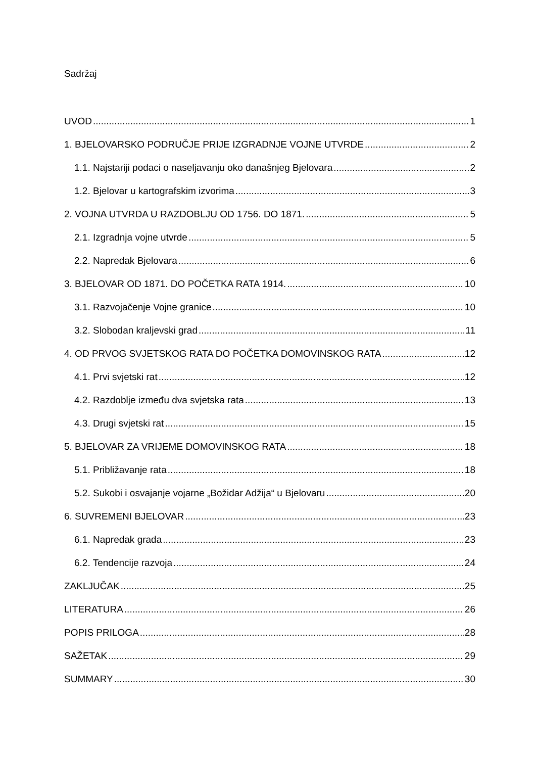Sadržaj
UVOD 1
1. BJELOVARSKO PODRUČJE PRIJE IZGRADNJE VOJNE UTVRDE 2
1.1. Najstariji podaci o naseljavanju oko današnjeg Bjelovara 2
1.2. Bjelovar u kartografskim izvorima 3
2. VOJNA UTVRDA U RAZDOBLJU OD 1756. DO 1871. 5
2.1. Izgradnja vojne utvrde 5
2.2. Napredak Bjelovara 6
3. BJELOVAR OD 1871. DO POČETKA RATA 1914. 10
3.1. Razvojačenje Vojne granice 10
3.2. Slobodan kraljevski grad 11
4. OD PRVOG SVJETSKOG RATA DO POČETKA DOMOVINSKOG RATA 12
4.1. Prvi svjetski rat 12
4.2. Razdoblje između dva svjetska rata 13
4.3. Drugi svjetski rat 15
5. BJELOVAR ZA VRIJEME DOMOVINSKOG RATA 18
5.1. Približavanje rata 18
5.2. Sukobi i osvajanje vojarne „Božidar Adžija“ u Bjelovaru 20
6. SUVREMENI BJELOVAR 23
6.1. Napredak grada 23
6.2. Tendencije razvoja 24
ZAKLJUČAK 25
LITERATURA 26
POPIS PRILOGA 28
SAŽETAK 29
SUMMARY 30